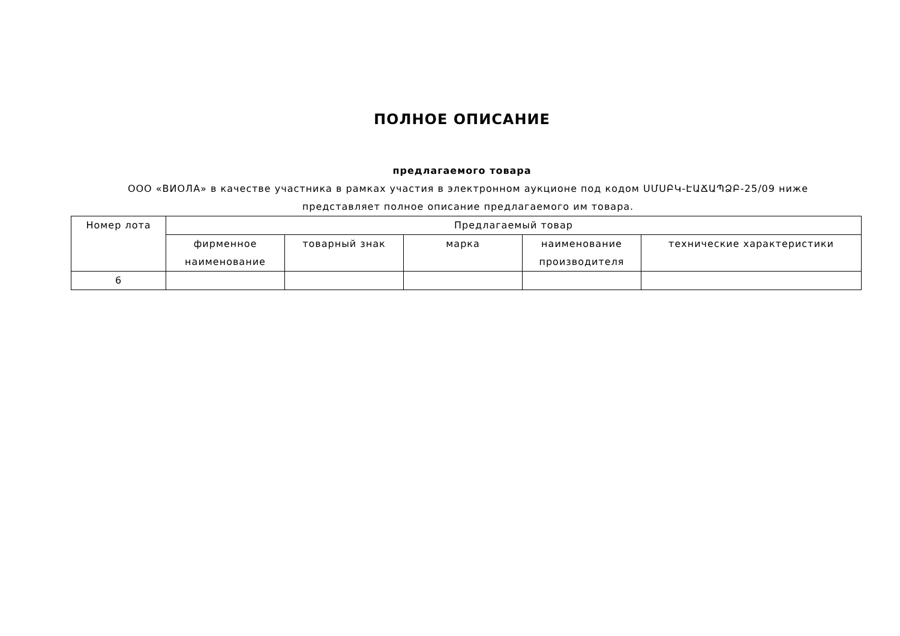ПОЛНОЕ ОПИСАНИЕ
предлагаемого товара
ООО «ВИОЛА» в качестве участника в рамках участия в электронном аукционе под кодом ՍՄՍԲԿ-ԷԱՃԱՊՁԲ-25/09 ниже представляет полное описание предлагаемого им товара.
| Номер лота | Предлагаемый товар | | | | |
| --- | --- | --- | --- | --- | --- |
| | фирменное наименование | товарный знак | марка | наименование производителя | технические характеристики |
| 6 | | | | | |